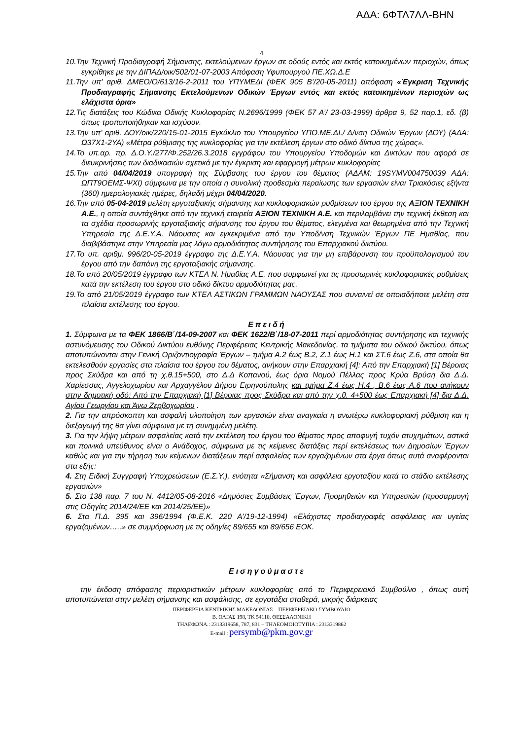ΑΔΑ: 6ΦΤΛ7ΛΛ-ΒΗΝ
4
10.Την Τεχνική Προδιαγραφή Σήμανσης, εκτελούμενων έργων σε οδούς εντός και εκτός κατοικημένων περιοχών, όπως εγκρίθηκε με την ΔΙΠΑΔ/οικ/502/01-07-2003 Απόφαση Υφυπουργού ΠΕ.ΧΩ.Δ.Ε
11.Την υπ’ αριθ. ΔΜΕΟ/Ο/613/16-2-2011 του ΥΠΥΜΕΔΙ (ΦΕΚ 905 Β’/20-05-2011) απόφαση «Έγκριση Τεχνικής Προδιαγραφής Σήμανσης Εκτελούμενων Οδικών Έργων εντός και εκτός κατοικημένων περιοχών ως ελάχιστα όρια»
12.Τις διατάξεις του Κώδικα Οδικής Κυκλοφορίας Ν.2696/1999 (ΦΕΚ 57 Α’/ 23-03-1999) άρθρα 9, 52 παρ.1, εδ. (β) όπως τροποποιήθηκαν και ισχύουν.
13.Την υπ’ αριθ. ΔΟΥ/οικ/220/15-01-2015 Εγκύκλιο του Υπουργείου ΥΠΟ.ΜΕ.ΔΙ./ Δ/νση Οδικών Έργων (ΔΟΥ) (ΑΔΑ: Ω37Χ1-2ΥΑ) «Μέτρα ρύθμισης της κυκλοφορίας για την εκτέλεση έργων στο οδικό δίκτυο της χώρας».
14.Το υπ.αρ. πρ. Δ.Ο.Υ./277/Φ.252/26.3.2018 εγγράφου του Υπουργείου Υποδομών και Δικτύων που αφορά σε διευκρινήσεις των διαδικασιών σχετικά με την έγκριση και εφαρμογή μέτρων κυκλοφορίας
15.Την από 04/04/2019 υπογραφή της Σύμβασης του έργου του θέματος (ΑΔΑΜ: 19SYMV004750039 ΑΔΑ: ΩΠΤ9ΟΕΜΣ-ΨΧΙ) σύμφωνα με την οποία η συνολική προθεσμία περαίωσης των εργασιών είναι Τριακόσιες εξήντα (360) ημερολογιακές ημέρες, δηλαδή μέχρι 04/04/2020.
16.Την από 05-04-2019 μελέτη εργοταξιακής σήμανσης και κυκλοφοριακών ρυθμίσεων του έργου της ΑΞΙΟΝ ΤΕΧΝΙΚΗ Α.Ε., η οποία συντάχθηκε από την τεχνική εταιρεία ΑΞΙΟΝ ΤΕΧΝΙΚΗ Α.Ε. και περιλαμβάνει την τεχνική έκθεση και τα σχέδια προσωρινής εργοταξιακής σήμανσης του έργου του θέματος, ελεγμένα και θεωρημένα από την Τεχνική Υπηρεσία της Δ.Ε.Υ.Α. Νάουσας και εγκεκριμένα από την Υποδ/νση Τεχνικών Έργων ΠΕ Ημαθίας, που διαβιβάστηκε στην Υπηρεσία μας λόγω αρμοδιότητας συντήρησης του Επαρχιακού δικτύου.
17.Το υπ. αριθμ. 996/20-05-2019 έγγραφο της Δ.Ε.Υ.Α. Νάουσας για την μη επιβάρυνση του προϋπολογισμού του έργου από την δαπάνη της εργοταξιακής σήμανσης.
18.Το από 20/05/2019 έγγραφο των ΚΤΕΛ Ν. Ημαθίας Α.Ε. που συμφωνεί για τις προσωρινές κυκλοφοριακές ρυθμίσεις κατά την εκτέλεση του έργου στο οδικό δίκτυο αρμοδιότητας μας.
19.Το από 21/05/2019 έγγραφο των ΚΤΕΛ ΑΣΤΙΚΩΝ ΓΡΑΜΜΩΝ ΝΑΟΥΣΑΣ που συναινεί σε οποιαδήποτε μελέτη στα πλαίσια εκτέλεσης του έργου.
Επειδή
1. Σύμφωνα με τα ΦΕΚ 1866/Β΄/14-09-2007 και ΦΕΚ 1622/Β΄/18-07-2011 περί αρμοδιότητας συντήρησης και τεχνικής αστυνόμευσης του Οδικού Δικτύου ευθύνης Περιφέρειας Κεντρικής Μακεδονίας, τα τμήματα του οδικού δικτύου, όπως αποτυπώνονται στην Γενική Οριζοντιογραφία Έργων – τμήμα Α.2 έως Β.2, Ζ.1 έως Η.1 και ΣΤ.6 έως Ζ.6, στα οποία θα εκτελεσθούν εργασίες στα πλαίσια του έργου του θέματος, ανήκουν στην Επαρχιακή [4]: Από την Επαρχιακή [1] Βέροιας προς Σκύδρα και από τη χ.θ.15+500, στο Δ.Δ Κοπανού, έως όρια Νομού Πέλλας προς Κρύα Βρύση δια Δ.Δ. Χαρίεσσας, Αγγελοχωρίου και Αρχαγγέλου Δήμου Ειρηνούπολης και τμήμα Ζ.4 έως Η.4 , Β.6 έως Α.6 που ανήκουν στην δημοτική οδό: Από την Επαρχιακή [1] Βέροιας προς Σκύδρα και από την χ.θ. 4+500 έως Επαρχιακή [4] δια Δ.Δ. Αγίου Γεωργίου και Άνω Ζερβοχωρίου .
2. Για την απρόσκοπτη και ασφαλή υλοποίηση των εργασιών είναι αναγκαία η ανωτέρω κυκλοφοριακή ρύθμιση και η διεξαγωγή της θα γίνει σύμφωνα με τη συνημμένη μελέτη.
3. Για την λήψη μέτρων ασφαλείας κατά την εκτέλεση του έργου του θέματος προς αποφυγή τυχόν ατυχημάτων, αστικά και ποινικά υπεύθυνος είναι ο Ανάδοχος, σύμφωνα με τις κείμενες διατάξεις περί εκτελέσεως των Δημοσίων Έργων καθώς και για την τήρηση των κείμενων διατάξεων περί ασφαλείας των εργαζομένων στα έργα όπως αυτά αναφέρονται στα εξής:
4. Στη Ειδική Συγγραφή Υποχρεώσεων (Ε.Σ.Υ.), ενότητα «Σήμανση και ασφάλεια εργοταξίου κατά το στάδιο εκτέλεσης εργασιών»
5. Στο 138 παρ. 7 του Ν. 4412/05-08-2016 «Δημόσιες Συμβάσεις Έργων, Προμηθειών και Υπηρεσιών (προσαρμογή στις Οδηγίες 2014/24/ΕΕ και 2014/25/ΕΕ)»
6. Στα Π.Δ. 395 και 396/1994 (Φ.Ε.Κ. 220 Α’/19-12-1994) «Ελάχιστες προδιαγραφές ασφάλειας και υγείας εργαζομένων…..» σε συμμόρφωση με τις οδηγίες 89/655 και 89/656 ΕΟΚ.
Εισηγούμαστε
την έκδοση απόφασης περιοριστικών μέτρων κυκλοφορίας από το Περιφερειακό Συμβούλιο , όπως αυτή αποτυπώνεται στην μελέτη σήμανσης και ασφάλισης, σε εργοτάξια σταθερά, μικρής διάρκειας
ΠΕΡΙΦΕΡΕΙΑ ΚΕΝΤΡΙΚΗΣ ΜΑΚΕΔΟΝΙΑΣ – ΠΕΡΙΦΕΡΕΙΑΚΟ ΣΥΜΒΟΥΛΙΟ
Β. ΟΛΓΑΣ 198, ΤΚ 54110, ΘΕΣΣΑΛΟΝΙΚΗ
ΤΗΛΕΦΩΝΑ.: 2313319658, 787, 831 – ΤΗΛΕΟΜΟΙΟΤΥΠΙΑ : 2313319862
E-mail : persymb@pkm.gov.gr